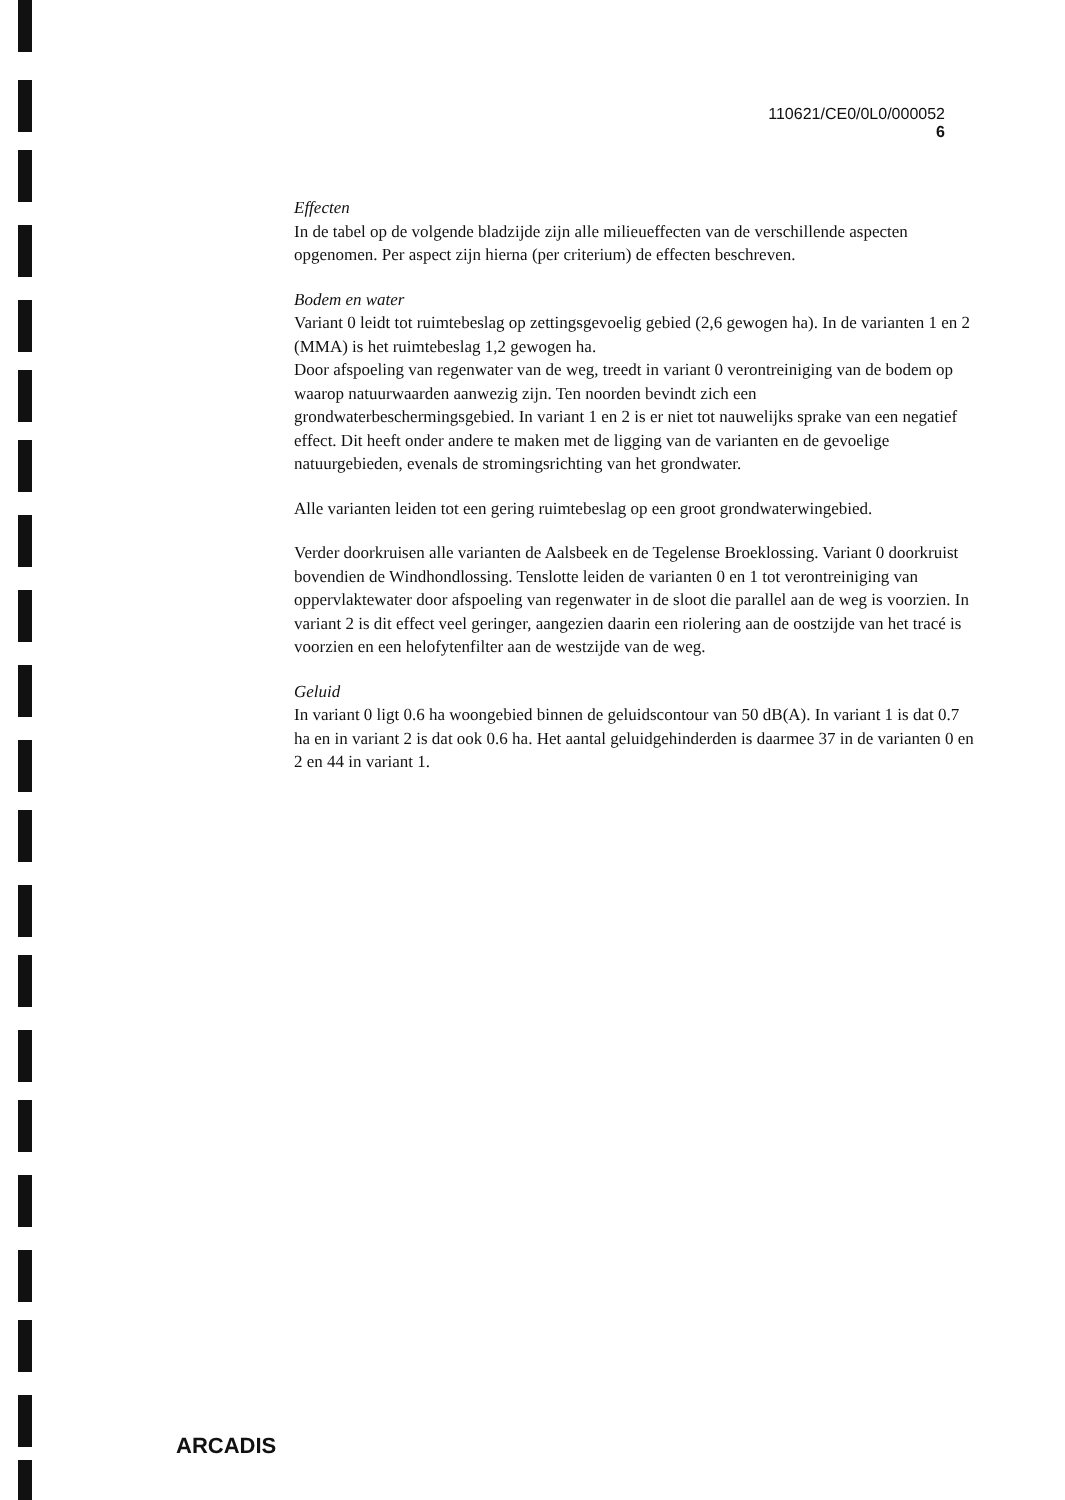110621/CE0/0L0/000052
6
Effecten
In de tabel op de volgende bladzijde zijn alle milieueffecten van de verschillende aspecten opgenomen. Per aspect zijn hierna (per criterium) de effecten beschreven.
Bodem en water
Variant 0 leidt tot ruimtebeslag op zettingsgevoelig gebied (2,6 gewogen ha). In de varianten 1 en 2 (MMA) is het ruimtebeslag 1,2 gewogen ha.
Door afspoeling van regenwater van de weg, treedt in variant 0 verontreiniging van de bodem op waarop natuurwaarden aanwezig zijn. Ten noorden bevindt zich een grondwaterbeschermingsgebied. In variant 1 en 2 is er niet tot nauwelijks sprake van een negatief effect. Dit heeft onder andere te maken met de ligging van de varianten en de gevoelige natuurgebieden, evenals de stromingsrichting van het grondwater.
Alle varianten leiden tot een gering ruimtebeslag op een groot grondwaterwingebied.
Verder doorkruisen alle varianten de Aalsbeek en de Tegelense Broeklossing. Variant 0 doorkruist bovendien de Windhondlossing. Tenslotte leiden de varianten 0 en 1 tot verontreiniging van oppervlaktewater door afspoeling van regenwater in de sloot die parallel aan de weg is voorzien. In variant 2 is dit effect veel geringer, aangezien daarin een riolering aan de oostzijde van het tracé is voorzien en een helofytenfilter aan de westzijde van de weg.
Geluid
In variant 0 ligt 0.6 ha woongebied binnen de geluidscontour van 50 dB(A). In variant 1 is dat 0.7 ha en in variant 2 is dat ook 0.6 ha. Het aantal geluidgehinderden is daarmee 37 in de varianten 0 en 2 en 44 in variant 1.
ARCADIS